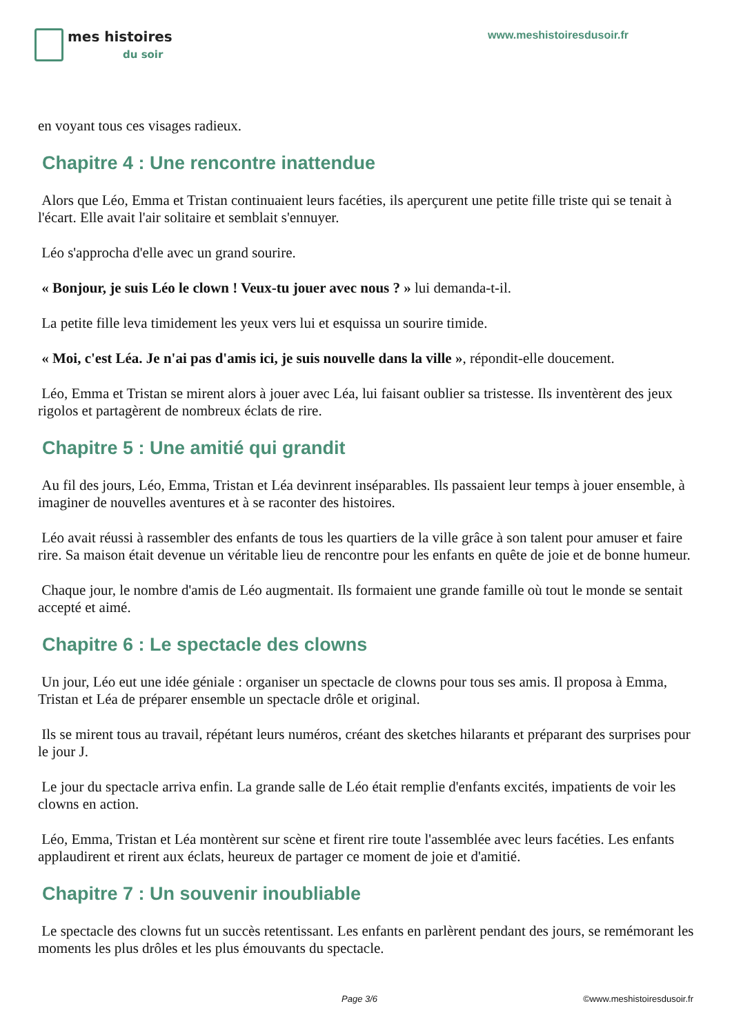mes histoires
du soir
www.meshistoiresdusoir.fr
en voyant tous ces visages radieux.
Chapitre 4 : Une rencontre inattendue
Alors que Léo, Emma et Tristan continuaient leurs facéties, ils aperçurent une petite fille triste qui se tenait à l'écart. Elle avait l'air solitaire et semblait s'ennuyer.
Léo s'approcha d'elle avec un grand sourire.
« Bonjour, je suis Léo le clown ! Veux-tu jouer avec nous ? » lui demanda-t-il.
La petite fille leva timidement les yeux vers lui et esquissa un sourire timide.
« Moi, c'est Léa. Je n'ai pas d'amis ici, je suis nouvelle dans la ville », répondit-elle doucement.
Léo, Emma et Tristan se mirent alors à jouer avec Léa, lui faisant oublier sa tristesse. Ils inventèrent des jeux rigolos et partagèrent de nombreux éclats de rire.
Chapitre 5 : Une amitié qui grandit
Au fil des jours, Léo, Emma, Tristan et Léa devinrent inséparables. Ils passaient leur temps à jouer ensemble, à imaginer de nouvelles aventures et à se raconter des histoires.
Léo avait réussi à rassembler des enfants de tous les quartiers de la ville grâce à son talent pour amuser et faire rire. Sa maison était devenue un véritable lieu de rencontre pour les enfants en quête de joie et de bonne humeur.
Chaque jour, le nombre d'amis de Léo augmentait. Ils formaient une grande famille où tout le monde se sentait accepté et aimé.
Chapitre 6 : Le spectacle des clowns
Un jour, Léo eut une idée géniale : organiser un spectacle de clowns pour tous ses amis. Il proposa à Emma, Tristan et Léa de préparer ensemble un spectacle drôle et original.
Ils se mirent tous au travail, répétant leurs numéros, créant des sketches hilarants et préparant des surprises pour le jour J.
Le jour du spectacle arriva enfin. La grande salle de Léo était remplie d'enfants excités, impatients de voir les clowns en action.
Léo, Emma, Tristan et Léa montèrent sur scène et firent rire toute l'assemblée avec leurs facéties. Les enfants applaudirent et rirent aux éclats, heureux de partager ce moment de joie et d'amitié.
Chapitre 7 : Un souvenir inoubliable
Le spectacle des clowns fut un succès retentissant. Les enfants en parlèrent pendant des jours, se remémorant les moments les plus drôles et les plus émouvants du spectacle.
Page 3/6 ©www.meshistoiresdusoir.fr